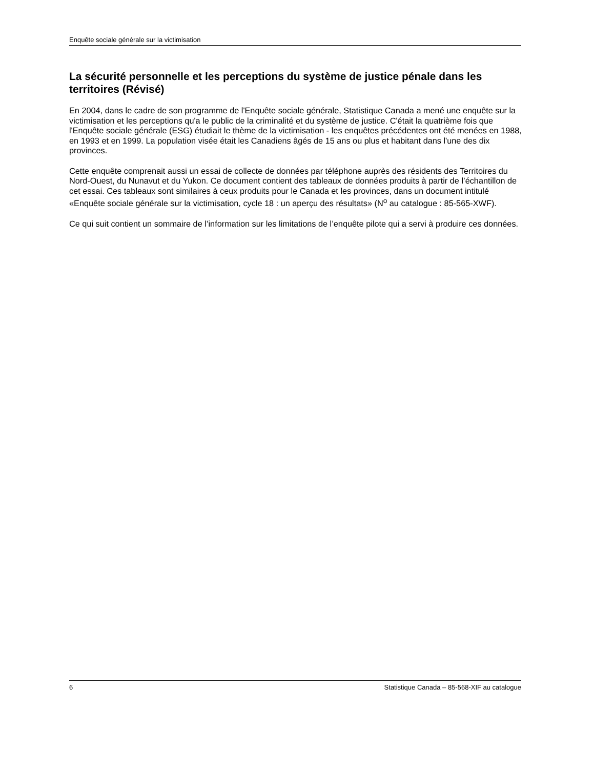Enquête sociale générale sur la victimisation
La sécurité personnelle et les perceptions du système de justice pénale dans les territoires (Révisé)
En 2004, dans le cadre de son programme de l'Enquête sociale générale, Statistique Canada a mené une enquête sur la victimisation et les perceptions qu'a le public de la criminalité et du système de justice. C'était la quatrième fois que l'Enquête sociale générale (ESG) étudiait le thème de la victimisation - les enquêtes précédentes ont été menées en 1988, en 1993 et en 1999. La population visée était les Canadiens âgés de 15 ans ou plus et habitant dans l'une des dix provinces.
Cette enquête comprenait aussi un essai de collecte de données par téléphone auprès des résidents des Territoires du Nord-Ouest, du Nunavut et du Yukon. Ce document contient des tableaux de données produits à partir de l’échantillon de cet essai. Ces tableaux sont similaires à ceux produits pour le Canada et les provinces, dans un document intitulé «Enquête sociale générale sur la victimisation, cycle 18 : un aperçu des résultats» (N<sup>o</sup> au catalogue : 85-565-XWF).
Ce qui suit contient un sommaire de l’information sur les limitations de l’enquête pilote qui a servi à produire ces données.
6 Statistique Canada – 85-568-XIF au catalogue